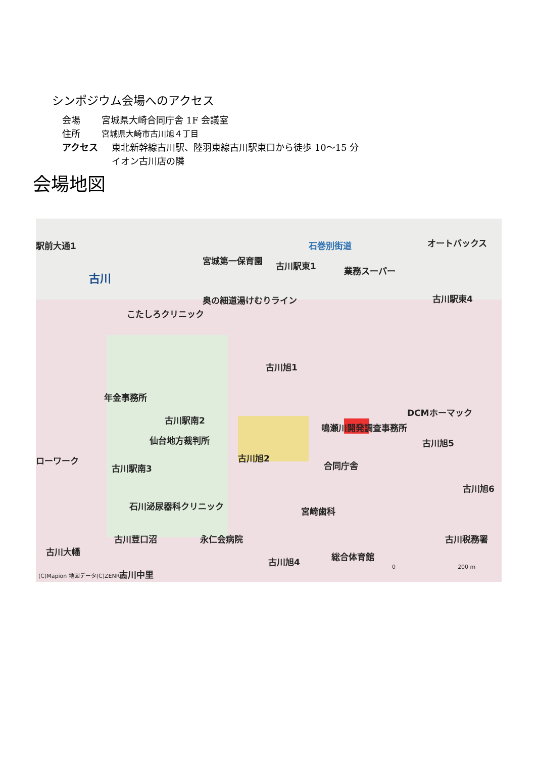シンポジウム会場へのアクセス
会場 宮城県大崎合同庁舎 1F 会議室
住所 宮城県大崎市古川旭４丁目
アクセス 東北新幹線古川駅、陸羽東線古川駅東口から徒歩 10〜15 分
イオン古川店の隣
会場地図
駅前大通1
古川
宮城第一保育園 古川駅東1
オートバックス
業務スーパー
石巻別街道
古川駅東4 奥の細道湯けむりライン
こたしろクリニック
古川旭1
年金事務所
古川駅南2
仙台地方裁判所
鳴瀬川開発調査事務所
DCMホーマック
古川旭5
古川旭2
合同庁舎 古川駅南3
ローワーク
古川旭6
石川泌尿器科クリニック 宮崎歯科
永仁会病院 古川税務署 古川荳口沼
古川大幡
古川旭4 総合体育館
古川中里 (C)Mapion 地図データ(C)ZENRIN
0 200 m